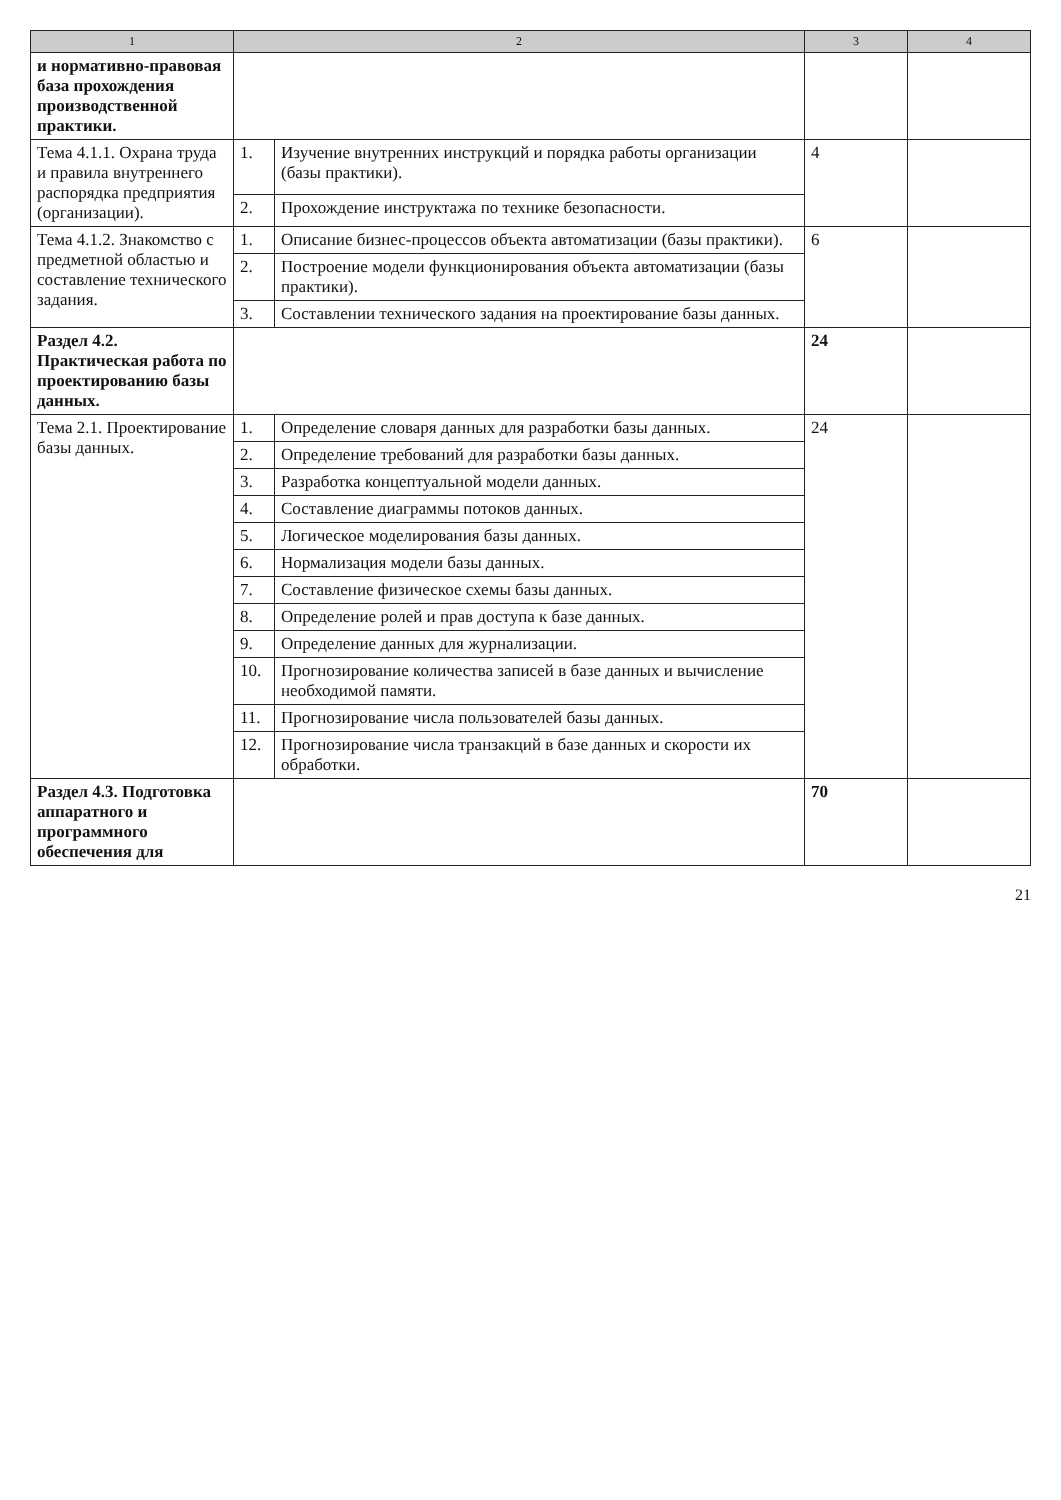| 1 | 2 | | 3 | 4 |
| --- | --- | --- | --- | --- |
| и нормативно-правовая база прохождения производственной практики. | | | | |
| Тема 4.1.1. Охрана труда и правила внутреннего распорядка предприятия (организации). | 1. | Изучение внутренних инструкций и порядка работы организации (базы практики). | 4 | |
| | 2. | Прохождение инструктажа по технике безопасности. | | |
| Тема 4.1.2. Знакомство с предметной областью и составление технического задания. | 1. | Описание бизнес-процессов объекта автоматизации (базы практики). | 6 | |
| | 2. | Построение модели функционирования объекта автоматизации (базы практики). | | |
| | 3. | Составлении технического задания на проектирование базы данных. | | |
| Раздел 4.2. Практическая работа по проектированию базы данных. | | | 24 | |
| Тема 2.1. Проектирование базы данных. | 1. | Определение словаря данных для разработки базы данных. | 24 | |
| | 2. | Определение требований для разработки базы данных. | | |
| | 3. | Разработка концептуальной модели данных. | | |
| | 4. | Составление диаграммы потоков данных. | | |
| | 5. | Логическое моделирования базы данных. | | |
| | 6. | Нормализация модели базы данных. | | |
| | 7. | Составление физическое схемы базы данных. | | |
| | 8. | Определение ролей и прав доступа к базе данных. | | |
| | 9. | Определение данных для журнализации. | | |
| | 10. | Прогнозирование количества записей в базе данных и вычисление необходимой памяти. | | |
| | 11. | Прогнозирование числа пользователей базы данных. | | |
| | 12. | Прогнозирование числа транзакций в базе данных и скорости их обработки. | | |
| Раздел 4.3. Подготовка аппаратного и программного обеспечения для | | | 70 | |
21